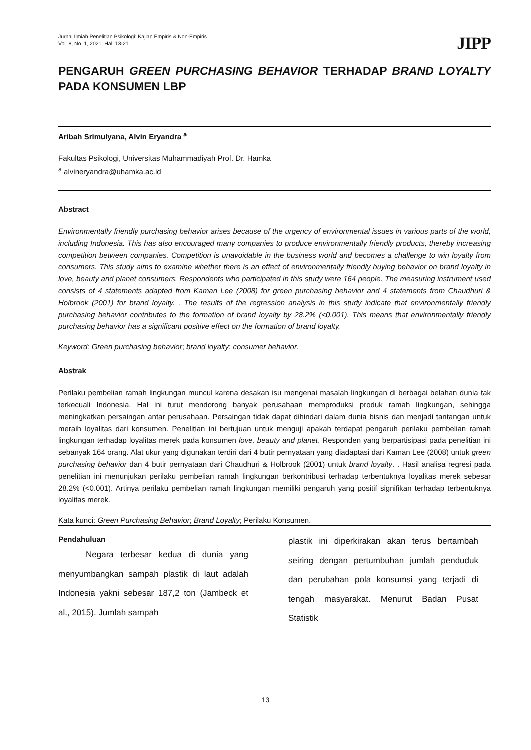Jurnal Ilmiah Penelitian Psikologi: Kajian Empiris & Non-Empiris
Vol. 8, No. 1, 2021. Hal. 13-21
JIPP
PENGARUH GREEN PURCHASING BEHAVIOR TERHADAP BRAND LOYALTY PADA KONSUMEN LBP
Aribah Srimulyana, Alvin Eryandra <sup>a</sup>
Fakultas Psikologi, Universitas Muhammadiyah Prof. Dr. Hamka
<sup>a</sup> alvineryandra@uhamka.ac.id
Abstract
Environmentally friendly purchasing behavior arises because of the urgency of environmental issues in various parts of the world, including Indonesia. This has also encouraged many companies to produce environmentally friendly products, thereby increasing competition between companies. Competition is unavoidable in the business world and becomes a challenge to win loyalty from consumers. This study aims to examine whether there is an effect of environmentally friendly buying behavior on brand loyalty in love, beauty and planet consumers. Respondents who participated in this study were 164 people. The measuring instrument used consists of 4 statements adapted from Kaman Lee (2008) for green purchasing behavior and 4 statements from Chaudhuri & Holbrook (2001) for brand loyalty. . The results of the regression analysis in this study indicate that environmentally friendly purchasing behavior contributes to the formation of brand loyalty by 28.2% (<0.001). This means that environmentally friendly purchasing behavior has a significant positive effect on the formation of brand loyalty.
Keyword: Green purchasing behavior; brand loyalty; consumer behavior.
Abstrak
Perilaku pembelian ramah lingkungan muncul karena desakan isu mengenai masalah lingkungan di berbagai belahan dunia tak terkecuali Indonesia. Hal ini turut mendorong banyak perusahaan memproduksi produk ramah lingkungan, sehingga meningkatkan persaingan antar perusahaan. Persaingan tidak dapat dihindari dalam dunia bisnis dan menjadi tantangan untuk meraih loyalitas dari konsumen. Penelitian ini bertujuan untuk menguji apakah terdapat pengaruh perilaku pembelian ramah lingkungan terhadap loyalitas merek pada konsumen love, beauty and planet. Responden yang berpartisipasi pada penelitian ini sebanyak 164 orang. Alat ukur yang digunakan terdiri dari 4 butir pernyataan yang diadaptasi dari Kaman Lee (2008) untuk green purchasing behavior dan 4 butir pernyataan dari Chaudhuri & Holbrook (2001) untuk brand loyalty. . Hasil analisa regresi pada penelitian ini menunjukan perilaku pembelian ramah lingkungan berkontribusi terhadap terbentuknya loyalitas merek sebesar 28.2% (<0.001). Artinya perilaku pembelian ramah lingkungan memiliki pengaruh yang positif signifikan terhadap terbentuknya loyalitas merek.
Kata kunci: Green Purchasing Behavior; Brand Loyalty; Perilaku Konsumen.
Pendahuluan
Negara terbesar kedua di dunia yang menyumbangkan sampah plastik di laut adalah Indonesia yakni sebesar 187,2 ton (Jambeck et al., 2015). Jumlah sampah
plastik ini diperkirakan akan terus bertambah seiring dengan pertumbuhan jumlah penduduk dan perubahan pola konsumsi yang terjadi di tengah masyarakat. Menurut Badan Pusat Statistik
13